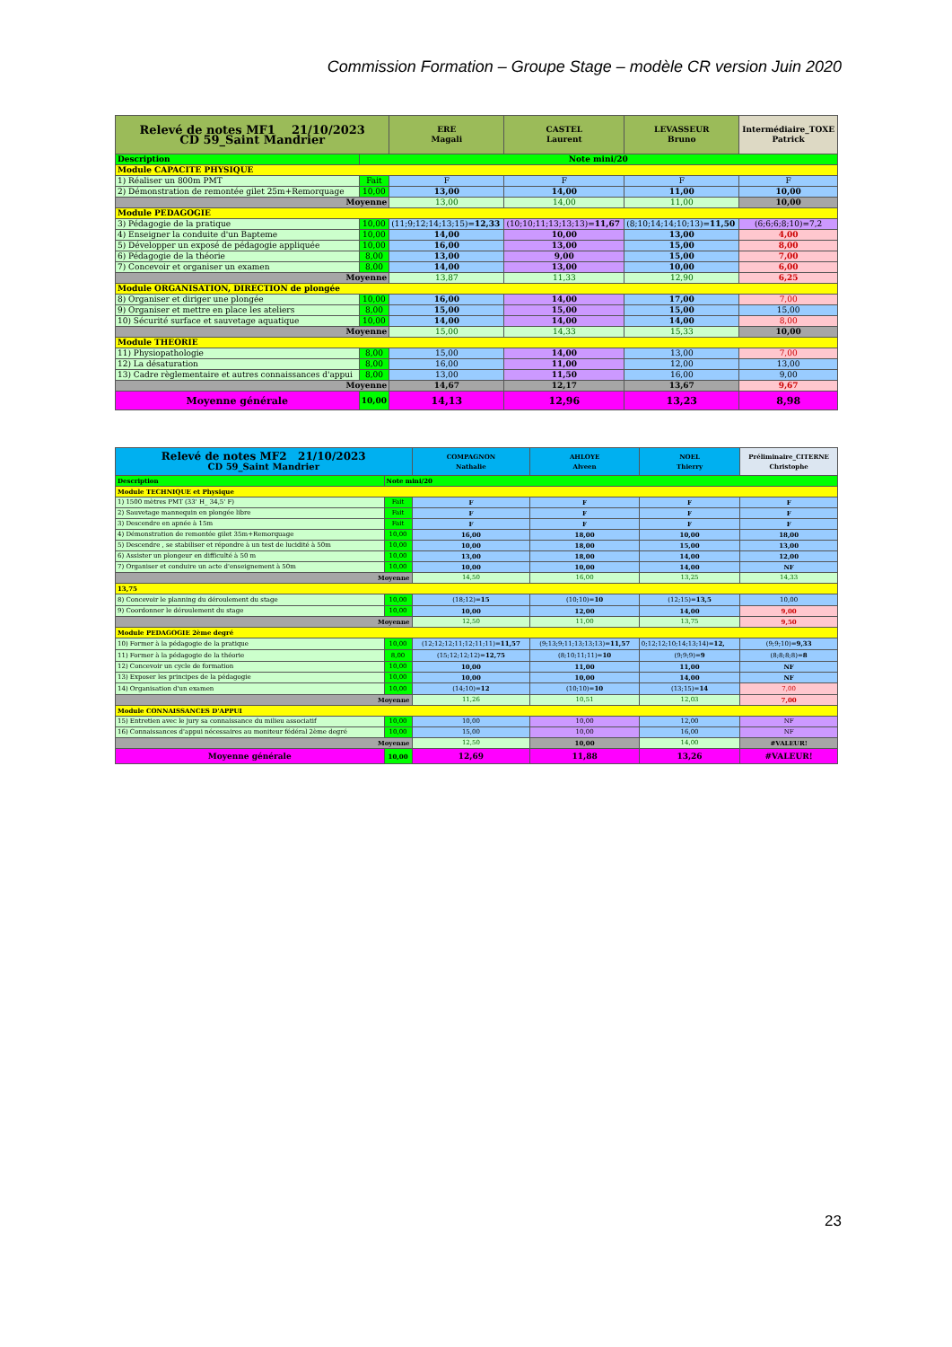Commission Formation – Groupe Stage – modèle CR version Juin 2020
| Relevé de notes MF1 21/10/2023 CD 59_Saint Mandrier | | ERE Magali | CASTEL Laurent | LEVASSEUR Bruno | Intermédiaire_TOXE Patrick |
| Description | Note mini/20 | | | | |
| Module CAPACITE PHYSIQUE | | | | | |
| 1) Réaliser un 800m PMT | Fait | F | F | F | F |
| 2) Démonstration de remontée gilet 25m+Remorquage | 10,00 | 13,00 | 14,00 | 11,00 | 10,00 |
| Moyenne | | 13,00 | 14,00 | 11,00 | 10,00 |
| Module PEDAGOGIE | | | | | |
| 3) Pédagogie de la pratique | 10,00 | (11;9;12;14;13;15)= 12,33 | (10;10;11;13;13;13)= 11,67 | (8;10;14;14;10;13)= 11,50 | (6;6;6;8;10)=7,2 |
| 4) Enseigner la conduite d'un Bapteme | 10,00 | 14,00 | 10,00 | 13,00 | 4,00 |
| 5) Développer un exposé de pédagogie appliquée | 10,00 | 16,00 | 13,00 | 15,00 | 8,00 |
| 6) Pédagogie de la théorie | 8,00 | 13,00 | 9,00 | 15,00 | 7,00 |
| 7) Concevoir et organiser un examen | 8,00 | 14,00 | 13,00 | 10,00 | 6,00 |
| Moyenne | | 13,87 | 11,33 | 12,90 | 6,25 |
| Module ORGANISATION, DIRECTION de plongée | | | | | |
| 8) Organiser et diriger une plongée | 10,00 | 16,00 | 14,00 | 17,00 | 7,00 |
| 9) Organiser et mettre en place les ateliers | 8,00 | 15,00 | 15,00 | 15,00 | 15,00 |
| 10) Sécurité surface et sauvetage aquatique | 10,00 | 14,00 | 14,00 | 14,00 | 8,00 |
| Moyenne | | 15,00 | 14,33 | 15,33 | 10,00 |
| Module THEORIE | | | | | |
| 11) Physiopathologie | 8,00 | 15,00 | 14,00 | 13,00 | 7,00 |
| 12) La désaturation | 8,00 | 16,00 | 11,00 | 12,00 | 13,00 |
| 13) Cadre règlementaire et autres connaissances d'appui | 8,00 | 13,00 | 11,50 | 16,00 | 9,00 |
| Moyenne | | 14,67 | 12,17 | 13,67 | 9,67 |
| Moyenne générale | 10,00 | 14,13 | 12,96 | 13,23 | 8,98 |
| Relevé de notes MF2 21/10/2023 CD 59_Saint Mandrier | | COMPAGNON Nathalie | AHLOYE Alveen | NOEL Thierry | Préliminaire_CITERNE Christophe |
| Description | Note mini/20 | | | | |
| Module TECHNIQUE et Physique | | | | | |
| 1) 1500 mètres PMT (33' H_ 34,5' F) | Fait | F | F | F | F |
| 2) Sauvetage mannequin en plongée libre | Fait | F | F | F | F |
| 3) Descendre en apnée à 15m | Fait | F | F | F | F |
| 4) Démonstration de remontée gilet 35m+Remorquage | 10,00 | 16,00 | 18,00 | 10,00 | 18,00 |
| 5) Descendre , se stabiliser et répondre à un test de lucidité à 50m | 10,00 | 10,00 | 18,00 | 15,00 | 13,00 |
| 6) Assister un plongeur en difficulté à 50 m | 10,00 | 13,00 | 18,00 | 14,00 | 12,00 |
| 7) Organiser et conduire un acte d'enseignement à 50m | 10,00 | 10,00 | 10,00 | 14,00 | NF |
| Moyenne | | 14,50 | 16,00 | 13,25 | 14,33 |
| 13,75 | | | | | |
| 8) Concevoir le planning du déroulement du stage | 10,00 | (18;12)= 15 | (10;10)= 10 | (12;15)= 13,5 | 10,00 |
| 9) Coordonner le déroulement du stage | 10,00 | 10,00 | 12,00 | 14,00 | 9,00 |
| Moyenne | | 12,50 | 11,00 | 13,75 | 9,50 |
| Module PEDAGOGIE 2ème degré | | | | | |
| 10) Former à la pédagogie de la pratique | 10,00 | (12;12;12;11;12;11;11)= 11,57 | (9;13;9;11;13;13;13)= 11,57 | 0;12;12;10;14;13;14)= 12, | (9;9;10)= 9,33 |
| 11) Former à la pédagogie de la théorie | 8,00 | (15;12;12;12)= 12,75 | (8;10;11;11)= 10 | (9;9;9)= 9 | (8;8;8;8)= 8 |
| 12) Concevoir un cycle de formation | 10,00 | 10,00 | 11,00 | 11,00 | NF |
| 13) Exposer les principes de la pédagogie | 10,00 | 10,00 | 10,00 | 14,00 | NF |
| 14) Organisation d'un examen | 10,00 | (14;10)= 12 | (10;10)= 10 | (13;15)= 14 | 7,00 |
| Moyenne | | 11,26 | 10,51 | 12,03 | 7,00 |
| Module CONNAISSANCES D'APPUI | | | | | |
| 15) Entretien avec le jury sa connaissance du milieu associatif | 10,00 | 10,00 | 10,00 | 12,00 | NF |
| 16) Connaissances d'appui nécessaires au moniteur fédéral 2ème degré | 10,00 | 15,00 | 10,00 | 16,00 | NF |
| Moyenne | | 12,50 | 10,00 | 14,00 | #VALEUR! |
| Moyenne générale | 10,00 | 12,69 | 11,88 | 13,26 | #VALEUR! |
23